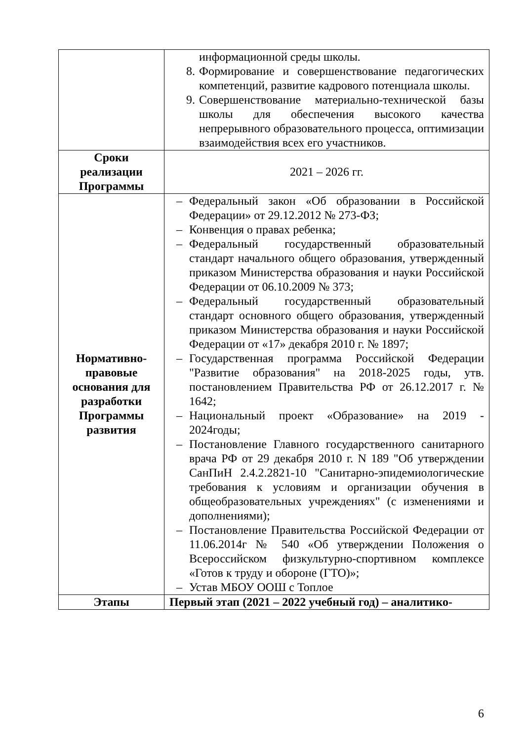| | информационной среды школы. 8. Формирование и совершенствование педагогических компетенций, развитие кадрового потенциала школы. 9. Совершенствование материально-технической базы школы для обеспечения высокого качества непрерывного образовательного процесса, оптимизации взаимодействия всех его участников. |
| Сроки реализации Программы | 2021 – 2026 гг. |
| Нормативно-правовые основания для разработки Программы развития | – Федеральный закон «Об образовании в Российской Федерации» от 29.12.2012 № 273-ФЗ; – Конвенция о правах ребенка; – Федеральный государственный образовательный стандарт начального общего образования, утвержденный приказом Министерства образования и науки Российской Федерации от 06.10.2009 № 373; – Федеральный государственный образовательный стандарт основного общего образования, утвержденный приказом Министерства образования и науки Российской Федерации от «17» декабря 2010 г. № 1897; – Государственная программа Российской Федерации "Развитие образования" на 2018-2025 годы, утв. постановлением Правительства РФ от 26.12.2017 г. № 1642; – Национальный проект «Образование» на 2019 - 2024годы; – Постановление Главного государственного санитарного врача РФ от 29 декабря 2010 г. N 189 "Об утверждении СанПиН 2.4.2.2821-10 "Санитарно-эпидемиологические требования к условиям и организации обучения в общеобразовательных учреждениях" (с изменениями и дополнениями); – Постановление Правительства Российской Федерации от 11.06.2014г № 540 «Об утверждении Положения о Всероссийском физкультурно-спортивном комплексе «Готов к труду и обороне (ГТО)»; – Устав МБОУ ООШ с Топлое |
| Этапы | Первый этап (2021 – 2022 учебный год) – аналитико- |
6